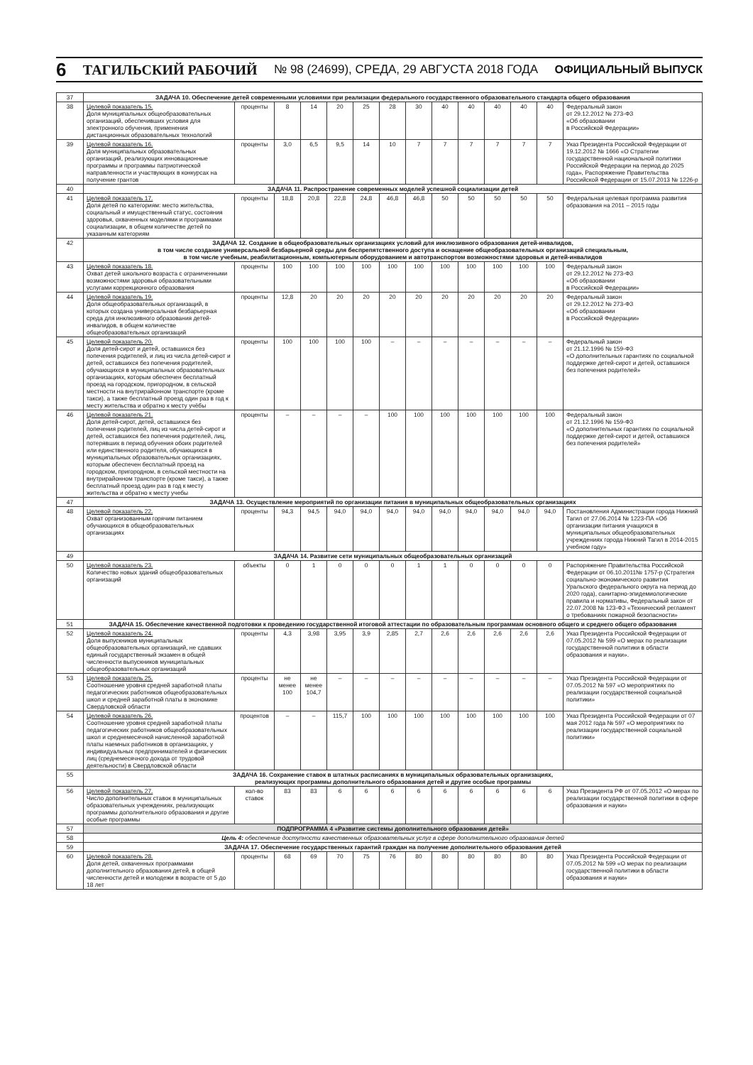6 ТАГИЛЬСКИЙ РАБОЧИЙ № 98 (24699), СРЕДА, 29 АВГУСТА 2018 ГОДА ОФИЦИАЛЬНЫЙ ВЫПУСК
| 37 | ЗАДАЧА 10. Обеспечение детей современными условиями при реализации федерального государственного образовательного стандарта общего образования | | | | | | | | | | | | | |
| 38 | Целевой показатель 15. Доля муниципальных общеобразовательных организаций, обеспечивших условия для электронного обучения, применения дистанционных образовательных технологий | проценты | 8 | 14 | 20 | 25 | 28 | 30 | 40 | 40 | 40 | 40 | 40 | Федеральный закон от 29.12.2012 № 273-ФЗ «Об образовании в Российской Федерации» |
| 39 | Целевой показатель 16. Доля муниципальных образовательных организаций, реализующих инновационные программы и программы патриотической направленности и участвующих в конкурсах на получение грантов | проценты | 3,0 | 6,5 | 9,5 | 14 | 10 | 7 | 7 | 7 | 7 | 7 | 7 | Указ Президента Российской Федерации от 19.12.2012 № 1666 «О Стратегии государственной национальной политики Российской Федерации на период до 2025 года», Распоряжение Правительства Российской Федерации от 15.07.2013 № 1226-р |
| 40 | ЗАДАЧА 11. Распространение современных моделей успешной социализации детей | | | | | | | | | | | | | |
| 41 | Целевой показатель 17. Доля детей по категориям: место жительства, социальный и имущественный статус, состояния здоровья, охваченных моделями и программами социализации, в общем количестве детей по указанным категориям | проценты | 18,8 | 20,8 | 22,8 | 24,8 | 46,8 | 46,8 | 50 | 50 | 50 | 50 | 50 | Федеральная целевая программа развития образования на 2011 – 2015 годы |
| 42 | ЗАДАЧА 12. Создание в общеобразовательных организациях условий для инклюзивного образования детей-инвалидов, в том числе создание универсальной безбарьерной среды для беспрепятственного доступа и оснащение общеобразовательных организаций специальным, в том числе учебным, реабилитационным, компьютерным оборудованием и автотранспортом возможностями здоровья и детей-инвалидов | | | | | | | | | | | | | |
| 43 | Целевой показатель 18. Охват детей школьного возраста с ограниченными возможностями здоровья образовательными услугами коррекционного образования | проценты | 100 | 100 | 100 | 100 | 100 | 100 | 100 | 100 | 100 | 100 | 100 | Федеральный закон от 29.12.2012 № 273-ФЗ «Об образовании в Российской Федерации» |
| 44 | Целевой показатель 19. Доля общеобразовательных организаций, в которых создана универсальная безбарьерная среда для инклюзивного образования детей-инвалидов, в общем количестве общеобразовательных организаций | проценты | 12,8 | 20 | 20 | 20 | 20 | 20 | 20 | 20 | 20 | 20 | 20 | Федеральный закон от 29.12.2012 № 273-ФЗ «Об образовании в Российской Федерации» |
| 45 | Целевой показатель 20. Доля детей-сирот и детей, оставшихся без попечения родителей, и лиц из числа детей-сирот и детей, оставшихся без попечения родителей, обучающихся в муниципальных образовательных организациях, которым обеспечен бесплатный проезд на городском, пригородном, в сельской местности на внутрирайонном транспорте (кроме такси), а также бесплатный проезд один раз в год к месту жительства и обратно к месту учёбы | проценты | 100 | 100 | 100 | 100 | – | – | – | – | – | – | – | Федеральный закон от 21.12.1996 № 159-ФЗ «О дополнительных гарантиях по социальной поддержке детей-сирот и детей, оставшихся без попечения родителей» |
| 46 | Целевой показатель 21. Доля детей-сирот, детей, оставшихся без попечения родителей, лиц из числа детей-сирот и детей, оставшихся без попечения родителей, лиц, потерявших в период обучения обоих родителей или единственного родителя, обучающихся в муниципальных образовательных организациях, которым обеспечен бесплатный проезд на городском, пригородном, в сельской местности на внутрирайонном транспорте (кроме такси), а также бесплатный проезд один раз в год к месту жительства и обратно к месту учебы | проценты | – | – | – | – | 100 | 100 | 100 | 100 | 100 | 100 | 100 | Федеральный закон от 21.12.1996 № 159-ФЗ «О дополнительных гарантиях по социальной поддержке детей-сирот и детей, оставшихся без попечения родителей» |
| 47 | ЗАДАЧА 13. Осуществление мероприятий по организации питания в муниципальных общеобразовательных организациях | | | | | | | | | | | | | |
| 48 | Целевой показатель 22. Охват организованным горячим питанием обучающихся в общеобразовательных организациях | проценты | 94,3 | 94,5 | 94,0 | 94,0 | 94,0 | 94,0 | 94,0 | 94,0 | 94,0 | 94,0 | 94,0 | Постановления Администрации города Нижний Тагил от 27.06.2014 № 1223-ПА «Об организации питания учащихся в муниципальных общеобразовательных учреждениях города Нижний Тагил в 2014-2015 учебном году» |
| 49 | ЗАДАЧА 14. Развитие сети муниципальных общеобразовательных организаций | | | | | | | | | | | | | |
| 50 | Целевой показатель 23. Количество новых зданий общеобразовательных организаций | объекты | 0 | 1 | 0 | 0 | 0 | 1 | 1 | 0 | 0 | 0 | 0 | Распоряжение Правительства Российской Федерации от 06.10.2011№ 1757-р (Стратегия социально-экономического развития Уральского федерального округа на период до 2020 года), санитарно-эпидемиологические правила и нормативы, Федеральный закон от 22.07.2008 № 123-ФЗ «Технический регламент о требованиях пожарной безопасности» |
| 51 | ЗАДАЧА 15. Обеспечение качественной подготовки к проведению государственной итоговой аттестации по образовательным программам основного общего и среднего общего образования | | | | | | | | | | | | | |
| 52 | Целевой показатель 24. Доля выпускников муниципальных общеобразовательных организаций, не сдавших единый государственный экзамен в общей численности выпускников муниципальных общеобразовательных организаций | проценты | 4,3 | 3,98 | 3,95 | 3,9 | 2,85 | 2,7 | 2,6 | 2,6 | 2,6 | 2,6 | 2,6 | Указ Президента Российской Федерации от 07.05.2012 № 599 «О мерах по реализации государственной политики в области образования и науки». |
| 53 | Целевой показатель 25. Соотношение уровня средней заработной платы педагогических работников общеобразовательных школ и средней заработной платы в экономике Свердловской области | проценты | не менее 100 | не менее 104,7 | – | – | – | – | – | – | – | – | – | Указ Президента Российской Федерации от 07.05.2012 № 597 «О мероприятиях по реализации государственной социальной политики» |
| 54 | Целевой показатель 26. Соотношение уровня средней заработной платы педагогических работников общеобразовательных школ и среднемесячной начисленной заработной платы наемных работников в организациях, у индивидуальных предпринимателей и физических лиц (среднемесячного дохода от трудовой деятельности) в Свердловской области | процентов | – | – | 115,7 | 100 | 100 | 100 | 100 | 100 | 100 | 100 | 100 | Указ Президента Российской Федерации от 07 мая 2012 года № 597 «О мероприятиях по реализации государственной социальной политики» |
| 55 | ЗАДАЧА 16. Сохранение ставок в штатных расписаниях в муниципальных образовательных организациях, реализующих программы дополнительного образования детей и другие особые программы | | | | | | | | | | | | | |
| 56 | Целевой показатель 27. Число дополнительных ставок в муниципальных образовательных учреждениях, реализующих программы дополнительного образования и другие особые программы | кол-во ставок | 83 | 83 | 6 | 6 | 6 | 6 | 6 | 6 | 6 | 6 | 6 | Указ Президента РФ от 07.05.2012 «О мерах по реализации государственной политики в сфере образования и науки» |
| 57 | ПОДПРОГРАММА 4 «Развитие системы дополнительного образования детей» | | | | | | | | | | | | | |
| 58 | Цель 4: обеспечение доступности качественных образовательных услуг в сфере дополнительного образования детей | | | | | | | | | | | | | |
| 59 | ЗАДАЧА 17. Обеспечение государственных гарантий граждан на получение дополнительного образования детей | | | | | | | | | | | | | |
| 60 | Целевой показатель 28. Доля детей, охваченных программами дополнительного образования детей, в общей численности детей и молодежи в возрасте от 5 до 18 лет | проценты | 68 | 69 | 70 | 75 | 76 | 80 | 80 | 80 | 80 | 80 | 80 | Указ Президента Российской Федерации от 07.05.2012 № 599 «О мерах по реализации государственной политики в области образования и науки» |